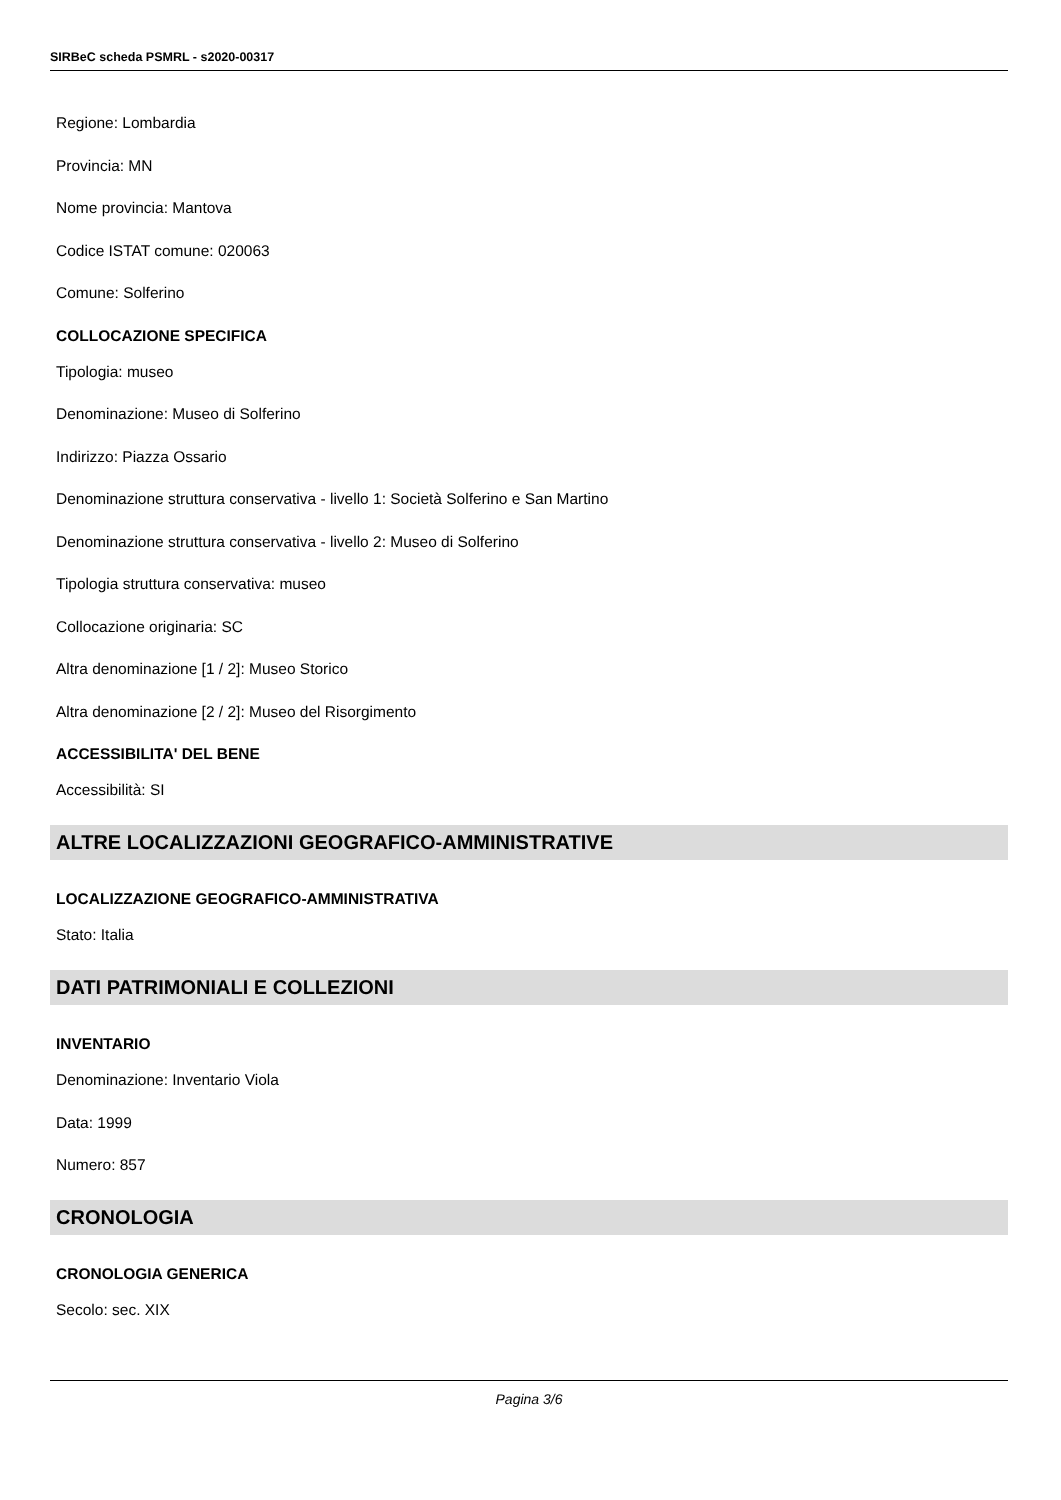SIRBeC scheda PSMRL - s2020-00317
Regione: Lombardia
Provincia: MN
Nome provincia: Mantova
Codice ISTAT comune: 020063
Comune: Solferino
COLLOCAZIONE SPECIFICA
Tipologia: museo
Denominazione: Museo di Solferino
Indirizzo: Piazza Ossario
Denominazione struttura conservativa - livello 1: Società Solferino e San Martino
Denominazione struttura conservativa - livello 2: Museo di Solferino
Tipologia struttura conservativa: museo
Collocazione originaria: SC
Altra denominazione [1 / 2]: Museo Storico
Altra denominazione [2 / 2]: Museo del Risorgimento
ACCESSIBILITA' DEL BENE
Accessibilità: SI
ALTRE LOCALIZZAZIONI GEOGRAFICO-AMMINISTRATIVE
LOCALIZZAZIONE GEOGRAFICO-AMMINISTRATIVA
Stato: Italia
DATI PATRIMONIALI E COLLEZIONI
INVENTARIO
Denominazione: Inventario Viola
Data: 1999
Numero: 857
CRONOLOGIA
CRONOLOGIA GENERICA
Secolo: sec. XIX
Pagina 3/6